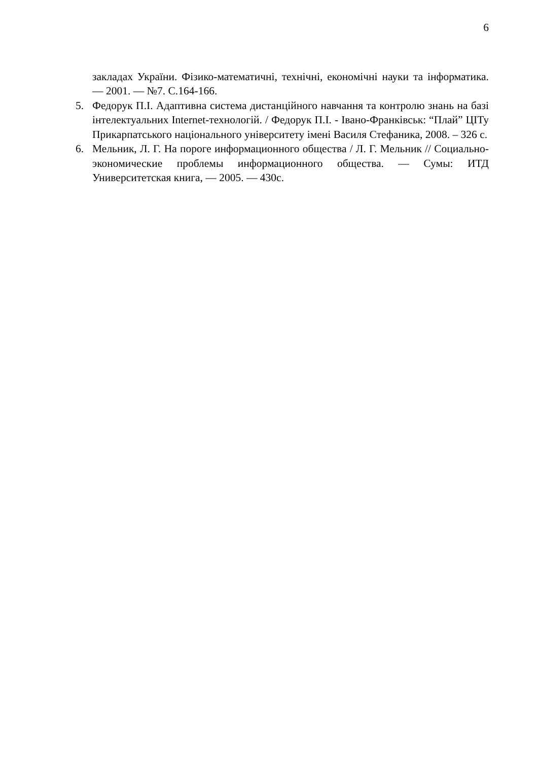6
закладах України. Фізико-математичні, технічні, економічні науки та інформатика. — 2001. — №7. С.164-166.
5. Федорук П.І. Адаптивна система дистанційного навчання та контролю знань на базі інтелектуальних Internet-технологій. / Федорук П.І. - Івано-Франківськ: “Плай” ЦІТу Прикарпатського національного університету імені Василя Стефаника, 2008. – 326 с.
6. Мельник, Л. Г. На пороге информационного общества / Л. Г. Мельник // Социально-экономические проблемы информационного общества. — Сумы: ИТД Университетская книга, — 2005. — 430с.